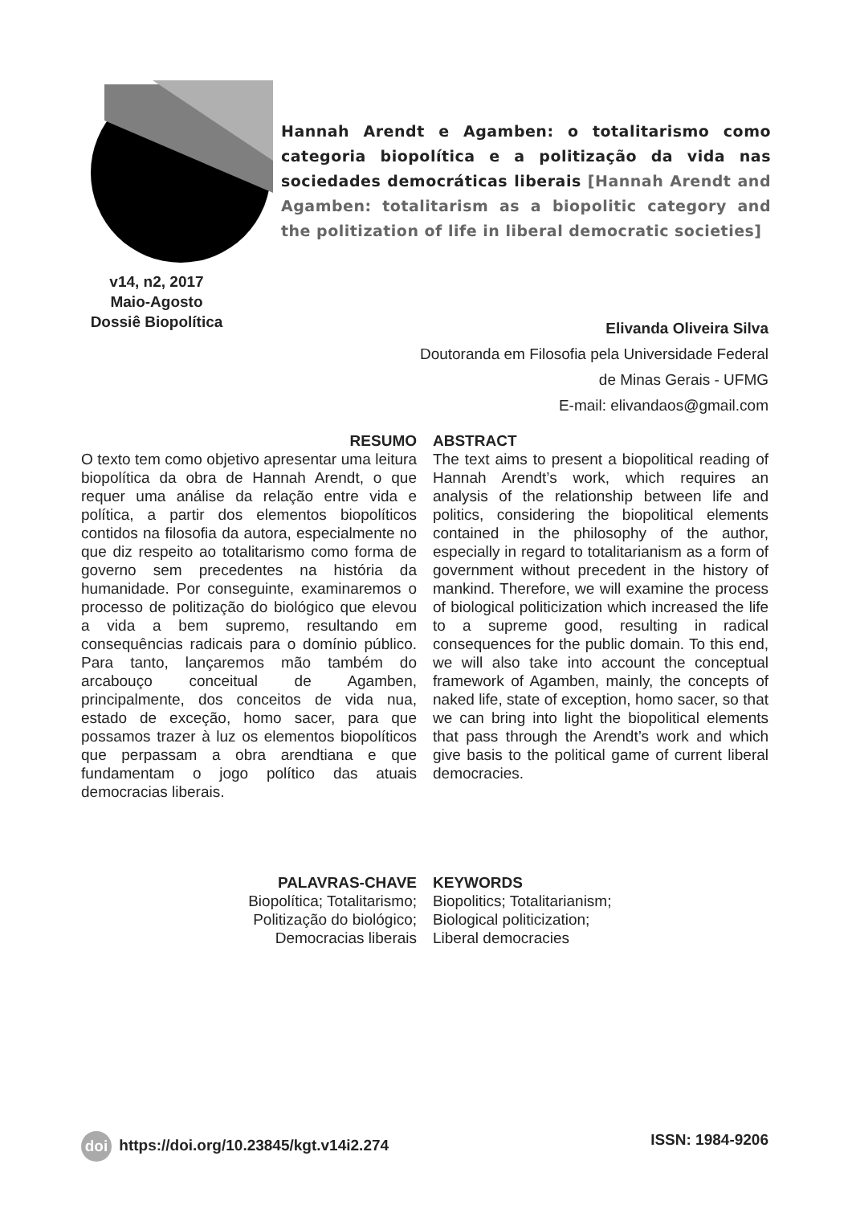v14, n2, 2017
Maio-Agosto
Dossiê Biopolítica
Hannah Arendt e Agamben: o totalitarismo como categoria biopolítica e a politização da vida nas sociedades democráticas liberais [Hannah Arendt and Agamben: totalitarism as a biopolitic category and the politization of life in liberal democratic societies]
Elivanda Oliveira Silva
Doutoranda em Filosofia pela Universidade Federal
de Minas Gerais - UFMG
E-mail: elivandaos@gmail.com
RESUMO
O texto tem como objetivo apresentar uma leitura biopolítica da obra de Hannah Arendt, o que requer uma análise da relação entre vida e política, a partir dos elementos biopolíticos contidos na filosofia da autora, especialmente no que diz respeito ao totalitarismo como forma de governo sem precedentes na história da humanidade. Por conseguinte, examinaremos o processo de politização do biológico que elevou a vida a bem supremo, resultando em consequências radicais para o domínio público. Para tanto, lançaremos mão também do arcabouço conceitual de Agamben, principalmente, dos conceitos de vida nua, estado de exceção, homo sacer, para que possamos trazer à luz os elementos biopolíticos que perpassam a obra arendtiana e que fundamentam o jogo político das atuais democracias liberais.
ABSTRACT
The text aims to present a biopolitical reading of Hannah Arendt’s work, which requires an analysis of the relationship between life and politics, considering the biopolitical elements contained in the philosophy of the author, especially in regard to totalitarianism as a form of government without precedent in the history of mankind. Therefore, we will examine the process of biological politicization which increased the life to a supreme good, resulting in radical consequences for the public domain. To this end, we will also take into account the conceptual framework of Agamben, mainly, the concepts of naked life, state of exception, homo sacer, so that we can bring into light the biopolitical elements that pass through the Arendt’s work and which give basis to the political game of current liberal democracies.
PALAVRAS-CHAVE
Biopolítica; Totalitarismo;
Politização do biológico;
Democracias liberais
KEYWORDS
Biopolitics; Totalitarianism;
Biological politicization;
Liberal democracies
doi https://doi.org/10.23845/kgt.v14i2.274 ISSN: 1984-9206